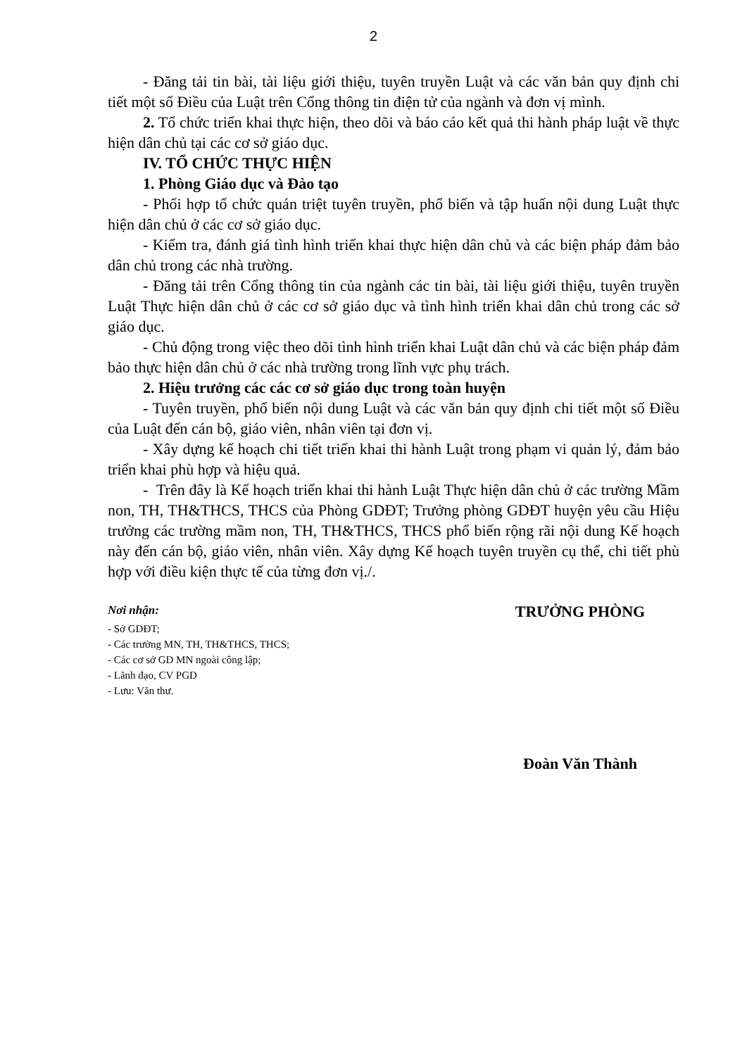2
- Đăng tải tin bài, tài liệu giới thiệu, tuyên truyền Luật và các văn bản quy định chi tiết một số Điều của Luật trên Cổng thông tin điện tử của ngành và đơn vị mình.
2. Tổ chức triển khai thực hiện, theo dõi và báo cáo kết quả thi hành pháp luật về thực hiện dân chủ tại các cơ sở giáo dục.
IV. TỔ CHỨC THỰC HIỆN
1. Phòng Giáo dục và Đào tạo
- Phối hợp tổ chức quán triệt tuyên truyền, phổ biến và tập huấn nội dung Luật thực hiện dân chủ ở các cơ sở giáo dục.
- Kiểm tra, đánh giá tình hình triển khai thực hiện dân chủ và các biện pháp đảm bảo dân chủ trong các nhà trường.
- Đăng tải trên Cổng thông tin của ngành các tin bài, tài liệu giới thiệu, tuyên truyền Luật Thực hiện dân chủ ở các cơ sở giáo dục và tình hình triển khai dân chủ trong các sở giáo dục.
- Chủ động trong việc theo dõi tình hình triển khai Luật dân chủ và các biện pháp đảm bảo thực hiện dân chủ ở các nhà trường trong lĩnh vực phụ trách.
2. Hiệu trưởng các các cơ sở giáo dục trong toàn huyện
- Tuyên truyền, phổ biến nội dung Luật và các văn bản quy định chi tiết một số Điều của Luật đến cán bộ, giáo viên, nhân viên tại đơn vị.
- Xây dựng kế hoạch chi tiết triển khai thi hành Luật trong phạm vi quản lý, đảm bảo triển khai phù hợp và hiệu quả.
- Trên đây là Kế hoạch triển khai thi hành Luật Thực hiện dân chủ ở các trường Mầm non, TH, TH&THCS, THCS của Phòng GDĐT; Trưởng phòng GDĐT huyện yêu cầu Hiệu trưởng các trường mầm non, TH, TH&THCS, THCS phổ biến rộng rãi nội dung Kế hoạch này đến cán bộ, giáo viên, nhân viên. Xây dựng Kế hoạch tuyên truyền cụ thể, chi tiết phù hợp với điều kiện thực tế của từng đơn vị./.
Nơi nhận:
- Sở GDĐT;
- Các trường MN, TH, TH&THCS, THCS;
- Các cơ sở GD MN ngoài công lập;
- Lãnh đạo, CV PGD
- Lưu: Văn thư.
TRƯỞNG PHÒNG
Đoàn Văn Thành